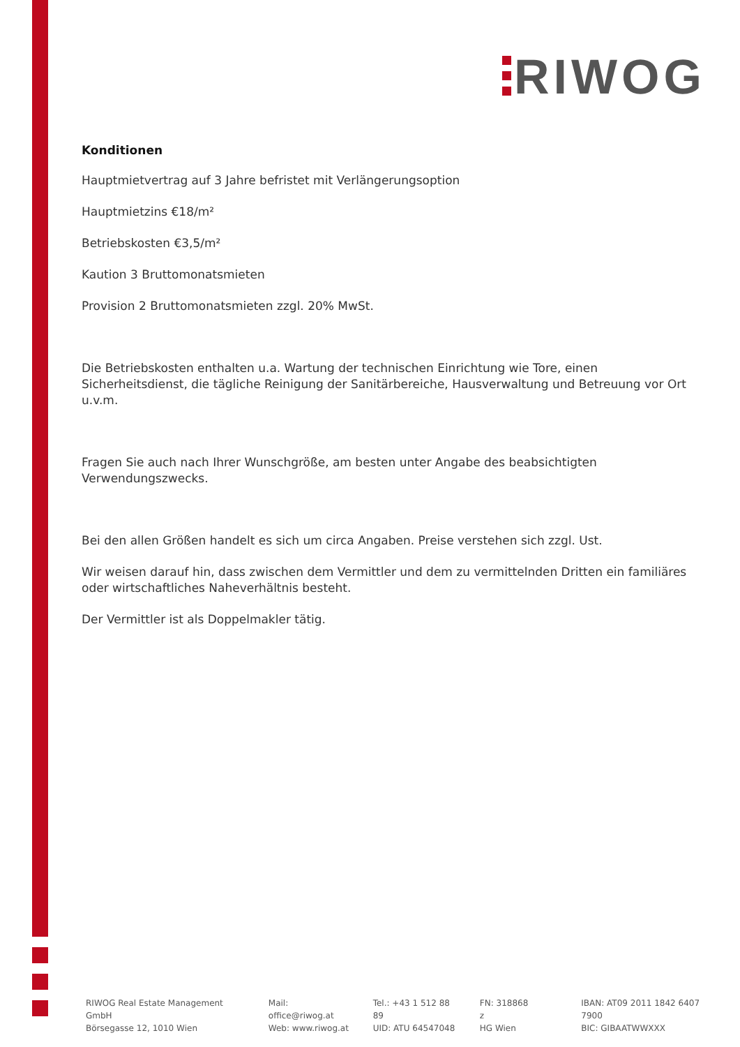RIWOG
Konditionen
Hauptmietvertrag auf 3 Jahre befristet mit Verlängerungsoption
Hauptmietzins €18/m²
Betriebskosten €3,5/m²
Kaution 3 Bruttomonatsmieten
Provision 2 Bruttomonatsmieten zzgl. 20% MwSt.
Die Betriebskosten enthalten u.a. Wartung der technischen Einrichtung wie Tore, einen Sicherheitsdienst, die tägliche Reinigung der Sanitärbereiche, Hausverwaltung und Betreuung vor Ort u.v.m.
Fragen Sie auch nach Ihrer Wunschgröße, am besten unter Angabe des beabsichtigten Verwendungszwecks.
Bei den allen Größen handelt es sich um circa Angaben. Preise verstehen sich zzgl. Ust.
Wir weisen darauf hin, dass zwischen dem Vermittler und dem zu vermittelnden Dritten ein familiäres oder wirtschaftliches Naheverhältnis besteht.
Der Vermittler ist als Doppelmakler tätig.
RIWOG Real Estate Management GmbH
Börsegasse 12, 1010 Wien
Mail: office@riwog.at
Web: www.riwog.at
Tel.: +43 1 512 88 89
UID: ATU 64547048
FN: 318868 z
HG Wien
IBAN: AT09 2011 1842 6407 7900
BIC: GIBAATWWXXX